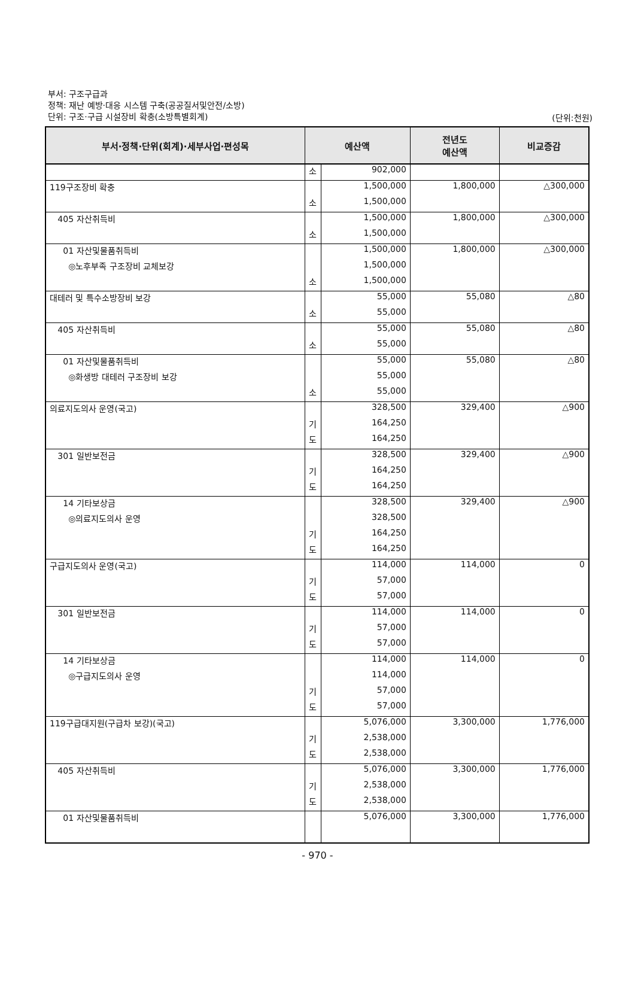부서: 구조구급과
정책: 재난 예방·대응 시스템 구축(공공질서및안전/소방)
단위: 구조·구급 시설장비 확충(소방특별회계)
(단위:천원)
| 부서·정책·단위(회계)·세부사업·편성목 | 예산액 | | 전년도 예산액 | 비교증감 |
| --- | --- | --- | --- | --- |
| | 소 | 902,000 | | |
| 119구조장비 확충 | | 1,500,000 | 1,800,000 | △300,000 |
| | 소 | 1,500,000 | | |
| 405 자산취득비 | | 1,500,000 | 1,800,000 | △300,000 |
| | 소 | 1,500,000 | | |
| 01 자산및물품취득비 | | 1,500,000 | 1,800,000 | △300,000 |
| ◎노후부족 구조장비 교체보강 | | 1,500,000 | | |
| | 소 | 1,500,000 | | |
| 대테러 및 특수소방장비 보강 | | 55,000 | 55,080 | △80 |
| | 소 | 55,000 | | |
| 405 자산취득비 | | 55,000 | 55,080 | △80 |
| | 소 | 55,000 | | |
| 01 자산및물품취득비 | | 55,000 | 55,080 | △80 |
| ◎화생방 대테러 구조장비 보강 | | 55,000 | | |
| | 소 | 55,000 | | |
| 의료지도의사 운영(국고) | | 328,500 | 329,400 | △900 |
| | 기 | 164,250 | | |
| | 도 | 164,250 | | |
| 301 일반보전금 | | 328,500 | 329,400 | △900 |
| | 기 | 164,250 | | |
| | 도 | 164,250 | | |
| 14 기타보상금 | | 328,500 | 329,400 | △900 |
| ◎의료지도의사 운영 | | 328,500 | | |
| | 기 | 164,250 | | |
| | 도 | 164,250 | | |
| 구급지도의사 운영(국고) | | 114,000 | 114,000 | 0 |
| | 기 | 57,000 | | |
| | 도 | 57,000 | | |
| 301 일반보전금 | | 114,000 | 114,000 | 0 |
| | 기 | 57,000 | | |
| | 도 | 57,000 | | |
| 14 기타보상금 | | 114,000 | 114,000 | 0 |
| ◎구급지도의사 운영 | | 114,000 | | |
| | 기 | 57,000 | | |
| | 도 | 57,000 | | |
| 119구급대지원(구급차 보강)(국고) | | 5,076,000 | 3,300,000 | 1,776,000 |
| | 기 | 2,538,000 | | |
| | 도 | 2,538,000 | | |
| 405 자산취득비 | | 5,076,000 | 3,300,000 | 1,776,000 |
| | 기 | 2,538,000 | | |
| | 도 | 2,538,000 | | |
| 01 자산및물품취득비 | | 5,076,000 | 3,300,000 | 1,776,000 |
- 970 -